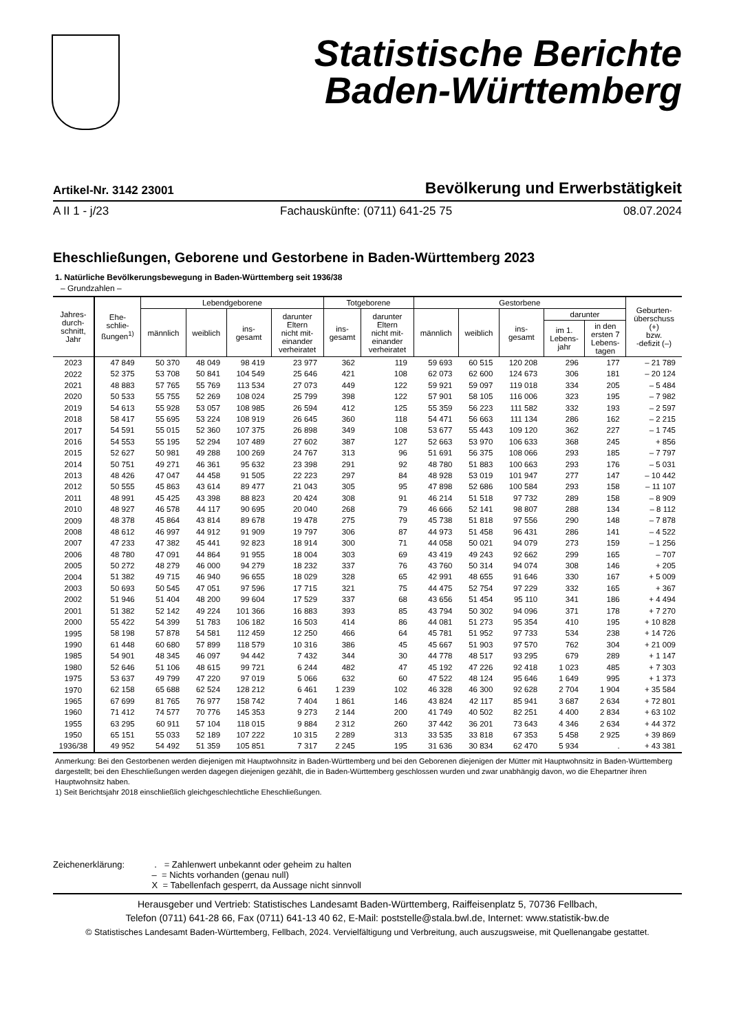Statistische Berichte
Baden-Württemberg
Artikel-Nr. 3142 23001 Bevölkerung und Erwerbstätigkeit
A II 1 - j/23 Fachauskünfte: (0711) 641-25 75 08.07.2024
Eheschließungen, Geborene und Gestorbene in Baden-Württemberg 2023
1. Natürliche Bevölkerungsbewegung in Baden-Württemberg seit 1936/38
– Grundzahlen –
| Jahres- durch- schnitt, Jahr | Ehe- schlie- ßungen<sup>1)</sup> | Lebendgeborene | | | | Totgeborene | | Gestorbene | | | | | Geburten- überschuss (+) bzw. -defizit (–) |
| --- | --- | --- | --- | --- | --- | --- | --- | --- | --- | --- | --- | --- | --- |
| | | männlich | weiblich | ins- gesamt | darunter Eltern nicht mit- einander verheiratet | ins- gesamt | darunter Eltern nicht mit- einander verheiratet | männlich | weiblich | ins- gesamt | darunter | | |
| | | | | | | | | | | | im 1. Lebens- jahr | in den ersten 7 Lebens- tagen | |
| 2023 | 47 849 | 50 370 | 48 049 | 98 419 | 23 977 | 362 | 119 | 59 693 | 60 515 | 120 208 | 296 | 177 | – 21 789 |
| 2022 | 52 375 | 53 708 | 50 841 | 104 549 | 25 646 | 421 | 108 | 62 073 | 62 600 | 124 673 | 306 | 181 | – 20 124 |
| 2021 | 48 883 | 57 765 | 55 769 | 113 534 | 27 073 | 449 | 122 | 59 921 | 59 097 | 119 018 | 334 | 205 | – 5 484 |
| 2020 | 50 533 | 55 755 | 52 269 | 108 024 | 25 799 | 398 | 122 | 57 901 | 58 105 | 116 006 | 323 | 195 | – 7 982 |
| 2019 | 54 613 | 55 928 | 53 057 | 108 985 | 26 594 | 412 | 125 | 55 359 | 56 223 | 111 582 | 332 | 193 | – 2 597 |
| 2018 | 58 417 | 55 695 | 53 224 | 108 919 | 26 645 | 360 | 118 | 54 471 | 56 663 | 111 134 | 286 | 162 | – 2 215 |
| 2017 | 54 591 | 55 015 | 52 360 | 107 375 | 26 898 | 349 | 108 | 53 677 | 55 443 | 109 120 | 362 | 227 | – 1 745 |
| 2016 | 54 553 | 55 195 | 52 294 | 107 489 | 27 602 | 387 | 127 | 52 663 | 53 970 | 106 633 | 368 | 245 | + 856 |
| 2015 | 52 627 | 50 981 | 49 288 | 100 269 | 24 767 | 313 | 96 | 51 691 | 56 375 | 108 066 | 293 | 185 | – 7 797 |
| 2014 | 50 751 | 49 271 | 46 361 | 95 632 | 23 398 | 291 | 92 | 48 780 | 51 883 | 100 663 | 293 | 176 | – 5 031 |
| 2013 | 48 426 | 47 047 | 44 458 | 91 505 | 22 223 | 297 | 84 | 48 928 | 53 019 | 101 947 | 277 | 147 | – 10 442 |
| 2012 | 50 555 | 45 863 | 43 614 | 89 477 | 21 043 | 305 | 95 | 47 898 | 52 686 | 100 584 | 293 | 158 | – 11 107 |
| 2011 | 48 991 | 45 425 | 43 398 | 88 823 | 20 424 | 308 | 91 | 46 214 | 51 518 | 97 732 | 289 | 158 | – 8 909 |
| 2010 | 48 927 | 46 578 | 44 117 | 90 695 | 20 040 | 268 | 79 | 46 666 | 52 141 | 98 807 | 288 | 134 | – 8 112 |
| 2009 | 48 378 | 45 864 | 43 814 | 89 678 | 19 478 | 275 | 79 | 45 738 | 51 818 | 97 556 | 290 | 148 | – 7 878 |
| 2008 | 48 612 | 46 997 | 44 912 | 91 909 | 19 797 | 306 | 87 | 44 973 | 51 458 | 96 431 | 286 | 141 | – 4 522 |
| 2007 | 47 233 | 47 382 | 45 441 | 92 823 | 18 914 | 300 | 71 | 44 058 | 50 021 | 94 079 | 273 | 159 | – 1 256 |
| 2006 | 48 780 | 47 091 | 44 864 | 91 955 | 18 004 | 303 | 69 | 43 419 | 49 243 | 92 662 | 299 | 165 | – 707 |
| 2005 | 50 272 | 48 279 | 46 000 | 94 279 | 18 232 | 337 | 76 | 43 760 | 50 314 | 94 074 | 308 | 146 | + 205 |
| 2004 | 51 382 | 49 715 | 46 940 | 96 655 | 18 029 | 328 | 65 | 42 991 | 48 655 | 91 646 | 330 | 167 | + 5 009 |
| 2003 | 50 693 | 50 545 | 47 051 | 97 596 | 17 715 | 321 | 75 | 44 475 | 52 754 | 97 229 | 332 | 165 | + 367 |
| 2002 | 51 946 | 51 404 | 48 200 | 99 604 | 17 529 | 337 | 68 | 43 656 | 51 454 | 95 110 | 341 | 186 | + 4 494 |
| 2001 | 51 382 | 52 142 | 49 224 | 101 366 | 16 883 | 393 | 85 | 43 794 | 50 302 | 94 096 | 371 | 178 | + 7 270 |
| 2000 | 55 422 | 54 399 | 51 783 | 106 182 | 16 503 | 414 | 86 | 44 081 | 51 273 | 95 354 | 410 | 195 | + 10 828 |
| 1995 | 58 198 | 57 878 | 54 581 | 112 459 | 12 250 | 466 | 64 | 45 781 | 51 952 | 97 733 | 534 | 238 | + 14 726 |
| 1990 | 61 448 | 60 680 | 57 899 | 118 579 | 10 316 | 386 | 45 | 45 667 | 51 903 | 97 570 | 762 | 304 | + 21 009 |
| 1985 | 54 901 | 48 345 | 46 097 | 94 442 | 7 432 | 344 | 30 | 44 778 | 48 517 | 93 295 | 679 | 289 | + 1 147 |
| 1980 | 52 646 | 51 106 | 48 615 | 99 721 | 6 244 | 482 | 47 | 45 192 | 47 226 | 92 418 | 1 023 | 485 | + 7 303 |
| 1975 | 53 637 | 49 799 | 47 220 | 97 019 | 5 066 | 632 | 60 | 47 522 | 48 124 | 95 646 | 1 649 | 995 | + 1 373 |
| 1970 | 62 158 | 65 688 | 62 524 | 128 212 | 6 461 | 1 239 | 102 | 46 328 | 46 300 | 92 628 | 2 704 | 1 904 | + 35 584 |
| 1965 | 67 699 | 81 765 | 76 977 | 158 742 | 7 404 | 1 861 | 146 | 43 824 | 42 117 | 85 941 | 3 687 | 2 634 | + 72 801 |
| 1960 | 71 412 | 74 577 | 70 776 | 145 353 | 9 273 | 2 144 | 200 | 41 749 | 40 502 | 82 251 | 4 400 | 2 834 | + 63 102 |
| 1955 | 63 295 | 60 911 | 57 104 | 118 015 | 9 884 | 2 312 | 260 | 37 442 | 36 201 | 73 643 | 4 346 | 2 634 | + 44 372 |
| 1950 | 65 151 | 55 033 | 52 189 | 107 222 | 10 315 | 2 289 | 313 | 33 535 | 33 818 | 67 353 | 5 458 | 2 925 | + 39 869 |
| 1936/38 | 49 952 | 54 492 | 51 359 | 105 851 | 7 317 | 2 245 | 195 | 31 636 | 30 834 | 62 470 | 5 934 | . | + 43 381 |
Anmerkung: Bei den Gestorbenen werden diejenigen mit Hauptwohnsitz in Baden-Württemberg und bei den Geborenen diejenigen der Mütter mit Hauptwohnsitz in Baden-Württemberg dargestellt; bei den Eheschließungen werden dagegen diejenigen gezählt, die in Baden-Württemberg geschlossen wurden und zwar unabhängig davon, wo die Ehepartner ihren Hauptwohnsitz haben.
1) Seit Berichtsjahr 2018 einschließlich gleichgeschlechtliche Eheschließungen.
Zeichenerklärung: . = Zahlenwert unbekannt oder geheim zu halten
– = Nichts vorhanden (genau null)
X = Tabellenfach gesperrt, da Aussage nicht sinnvoll
Herausgeber und Vertrieb: Statistisches Landesamt Baden-Württemberg, Raiffeisenplatz 5, 70736 Fellbach,
Telefon (0711) 641-28 66, Fax (0711) 641-13 40 62, E-Mail: poststelle@stala.bwl.de, Internet: www.statistik-bw.de
© Statistisches Landesamt Baden-Württemberg, Fellbach, 2024. Vervielfältigung und Verbreitung, auch auszugsweise, mit Quellenangabe gestattet.